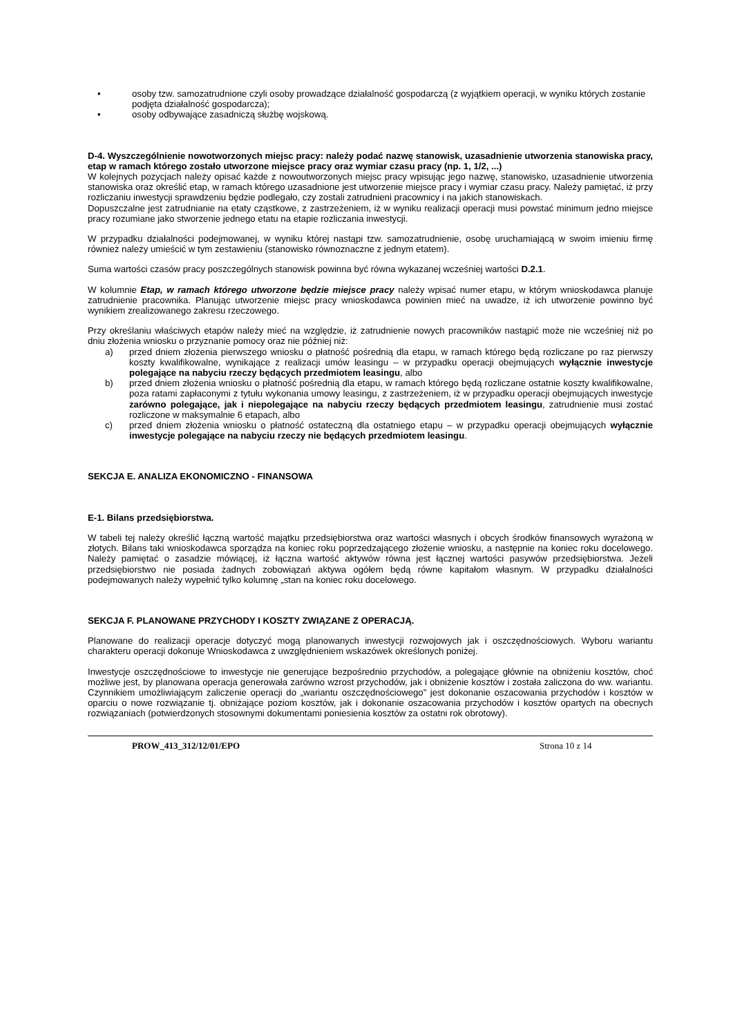• osoby tzw. samozatrudnione czyli osoby prowadzące działalność gospodarczą (z wyjątkiem operacji, w wyniku których zostanie podjęta działalność gospodarcza);
• osoby odbywające zasadniczą służbę wojskową.
D-4. Wyszczególnienie nowotworzonych miejsc pracy: należy podać nazwę stanowisk, uzasadnienie utworzenia stanowiska pracy, etap w ramach którego zostało utworzone miejsce pracy oraz wymiar czasu pracy (np. 1, 1/2, ...)
W kolejnych pozycjach należy opisać każde z nowoutworzonych miejsc pracy wpisując jego nazwę, stanowisko, uzasadnienie utworzenia stanowiska oraz określić etap, w ramach którego uzasadnione jest utworzenie miejsce pracy i wymiar czasu pracy. Należy pamiętać, iż przy rozliczaniu inwestycji sprawdzeniu będzie podlegało, czy zostali zatrudnieni pracownicy i na jakich stanowiskach.
Dopuszczalne jest zatrudnianie na etaty cząstkowe, z zastrzeżeniem, iż w wyniku realizacji operacji musi powstać minimum jedno miejsce pracy rozumiane jako stworzenie jednego etatu na etapie rozliczania inwestycji.
W przypadku działalności podejmowanej, w wyniku której nastąpi tzw. samozatrudnienie, osobę uruchamiającą w swoim imieniu firmę również należy umieścić w tym zestawieniu (stanowisko równoznaczne z jednym etatem).
Suma wartości czasów pracy poszczególnych stanowisk powinna być równa wykazanej wcześniej wartości D.2.1.
W kolumnie Etap, w ramach którego utworzone będzie miejsce pracy należy wpisać numer etapu, w którym wnioskodawca planuje zatrudnienie pracownika. Planując utworzenie miejsc pracy wnioskodawca powinien mieć na uwadze, iż ich utworzenie powinno być wynikiem zrealizowanego zakresu rzeczowego.
Przy określaniu właściwych etapów należy mieć na względzie, iż zatrudnienie nowych pracowników nastąpić może nie wcześniej niż po dniu złożenia wniosku o przyznanie pomocy oraz nie później niż:
a) przed dniem złożenia pierwszego wniosku o płatność pośrednią dla etapu, w ramach którego będą rozliczane po raz pierwszy koszty kwalifikowalne, wynikające z realizacji umów leasingu – w przypadku operacji obejmujących wyłącznie inwestycje polegające na nabyciu rzeczy będących przedmiotem leasingu, albo
b) przed dniem złożenia wniosku o płatność pośrednią dla etapu, w ramach którego będą rozliczane ostatnie koszty kwalifikowalne, poza ratami zapłaconymi z tytułu wykonania umowy leasingu, z zastrzeżeniem, iż w przypadku operacji obejmujących inwestycje zarówno polegające, jak i niepolegające na nabyciu rzeczy będących przedmiotem leasingu, zatrudnienie musi zostać rozliczone w maksymalnie 6 etapach, albo
c) przed dniem złożenia wniosku o płatność ostateczną dla ostatniego etapu – w przypadku operacji obejmujących wyłącznie inwestycje polegające na nabyciu rzeczy nie będących przedmiotem leasingu.
SEKCJA E. ANALIZA EKONOMICZNO - FINANSOWA
E-1. Bilans przedsiębiorstwa.
W tabeli tej należy określić łączną wartość majątku przedsiębiorstwa oraz wartości własnych i obcych środków finansowych wyrażoną w złotych. Bilans taki wnioskodawca sporządza na koniec roku poprzedzającego złożenie wniosku, a następnie na koniec roku docelowego. Należy pamiętać o zasadzie mówiącej, iż łączna wartość aktywów równa jest łącznej wartości pasywów przedsiębiorstwa. Jeżeli przedsiębiorstwo nie posiada żadnych zobowiązań aktywa ogółem będą równe kapitałom własnym. W przypadku działalności podejmowanych należy wypełnić tylko kolumnę „stan na koniec roku docelowego.
SEKCJA F. PLANOWANE PRZYCHODY I KOSZTY ZWIĄZANE Z OPERACJĄ.
Planowane do realizacji operacje dotyczyć mogą planowanych inwestycji rozwojowych jak i oszczędnościowych. Wyboru wariantu charakteru operacji dokonuje Wnioskodawca z uwzględnieniem wskazówek określonych poniżej.
Inwestycje oszczędnościowe to inwestycje nie generujące bezpośrednio przychodów, a polegające głównie na obniżeniu kosztów, choć możliwe jest, by planowana operacja generowała zarówno wzrost przychodów, jak i obniżenie kosztów i została zaliczona do ww. wariantu. Czynnikiem umożliwiającym zaliczenie operacji do „wariantu oszczędnościowego” jest dokonanie oszacowania przychodów i kosztów w oparciu o nowe rozwiązanie tj. obniżające poziom kosztów, jak i dokonanie oszacowania przychodów i kosztów opartych na obecnych rozwiązaniach (potwierdzonych stosownymi dokumentami poniesienia kosztów za ostatni rok obrotowy).
PROW_413_312/12/01/EPO Strona 10 z 14